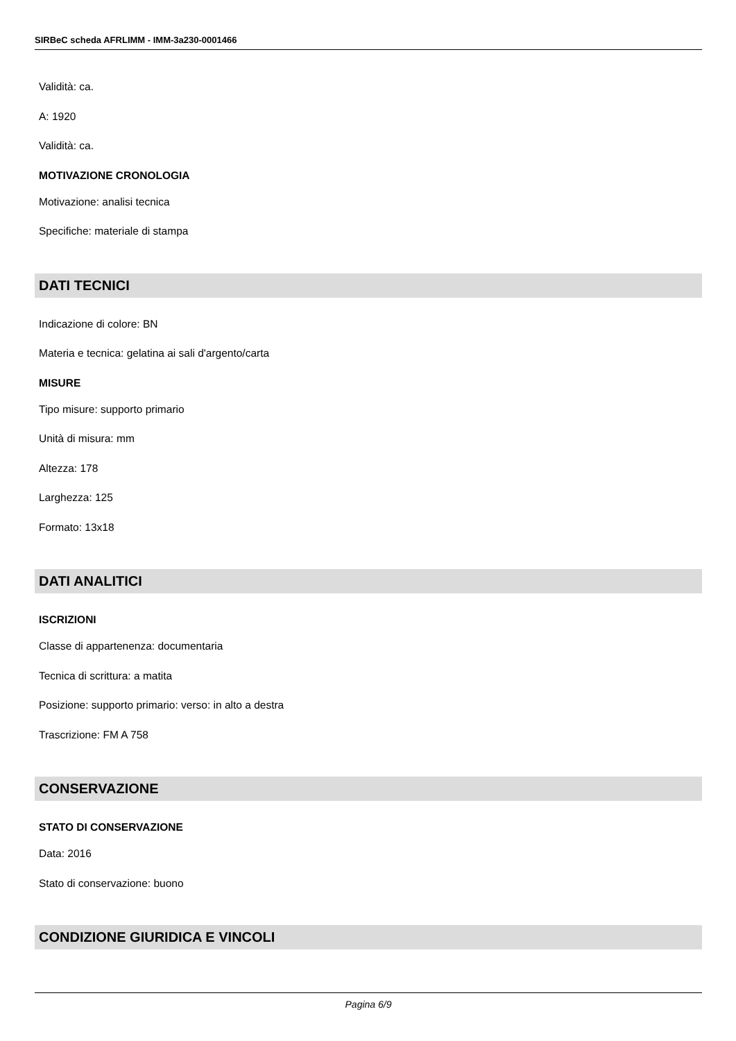SIRBeC scheda AFRLIMM - IMM-3a230-0001466
Validità: ca.
A: 1920
Validità: ca.
MOTIVAZIONE CRONOLOGIA
Motivazione: analisi tecnica
Specifiche: materiale di stampa
DATI TECNICI
Indicazione di colore: BN
Materia e tecnica: gelatina ai sali d'argento/carta
MISURE
Tipo misure: supporto primario
Unità di misura: mm
Altezza: 178
Larghezza: 125
Formato: 13x18
DATI ANALITICI
ISCRIZIONI
Classe di appartenenza: documentaria
Tecnica di scrittura: a matita
Posizione: supporto primario: verso: in alto a destra
Trascrizione: FM A 758
CONSERVAZIONE
STATO DI CONSERVAZIONE
Data: 2016
Stato di conservazione: buono
CONDIZIONE GIURIDICA E VINCOLI
Pagina 6/9